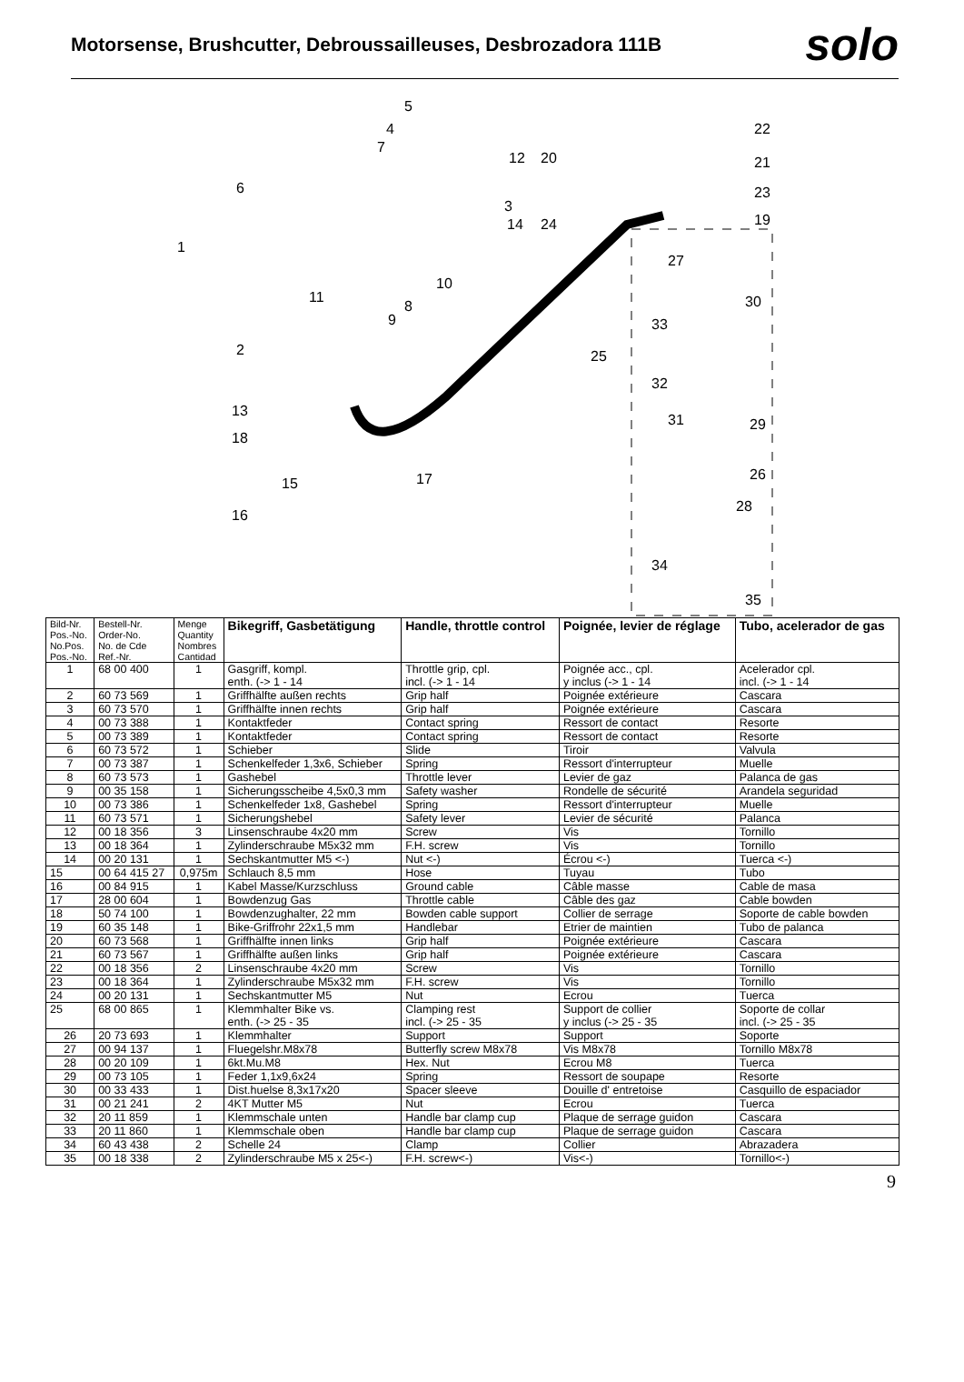Motorsense, Brushcutter, Debroussailleuses, Desbrozadora 111B
solo
1
2
3
4
5
6
7
8
9
10
11
12
13
14
15
16
17
18
19
20
21
22
23
24
25
26
27
28
29
30
31
32
33
34
35
| Bild-Nr. Pos.-No. No.Pos. Pos.-No. | Bestell-Nr. Order-No. No. de Cde Ref.-Nr. | Menge Quantity Nombres Cantidad | Bikegriff, Gasbetätigung | Handle, throttle control | Poignée, levier de réglage | Tubo, acelerador de gas |
| --- | --- | --- | --- | --- | --- | --- |
| 1 | 68 00 400 | 1 | Gasgriff, kompl. enth. (-> 1 - 14 | Throttle grip, cpl. incl. (-> 1 - 14 | Poignée acc., cpl. y inclus (-> 1 - 14 | Acelerador cpl. incl. (-> 1 - 14 |
| 2 | 60 73 569 | 1 | Griffhälfte außen rechts | Grip half | Poignée extérieure | Cascara |
| 3 | 60 73 570 | 1 | Griffhälfte innen rechts | Grip half | Poignée extérieure | Cascara |
| 4 | 00 73 388 | 1 | Kontaktfeder | Contact spring | Ressort de contact | Resorte |
| 5 | 00 73 389 | 1 | Kontaktfeder | Contact spring | Ressort de contact | Resorte |
| 6 | 60 73 572 | 1 | Schieber | Slide | Tiroir | Valvula |
| 7 | 00 73 387 | 1 | Schenkelfeder 1,3x6, Schieber | Spring | Ressort d'interrupteur | Muelle |
| 8 | 60 73 573 | 1 | Gashebel | Throttle lever | Levier de gaz | Palanca de gas |
| 9 | 00 35 158 | 1 | Sicherungsscheibe 4,5x0,3 mm | Safety washer | Rondelle de sécurité | Arandela seguridad |
| 10 | 00 73 386 | 1 | Schenkelfeder 1x8, Gashebel | Spring | Ressort d'interrupteur | Muelle |
| 11 | 60 73 571 | 1 | Sicherungshebel | Safety lever | Levier de sécurité | Palanca |
| 12 | 00 18 356 | 3 | Linsenschraube 4x20 mm | Screw | Vis | Tornillo |
| 13 | 00 18 364 | 1 | Zylinderschraube M5x32 mm | F.H. screw | Vis | Tornillo |
| 14 | 00 20 131 | 1 | Sechskantmutter M5 <-) | Nut <-) | Écrou <-) | Tuerca <-) |
| 15 | 00 64 415 27 | 0,975m | Schlauch 8,5 mm | Hose | Tuyau | Tubo |
| 16 | 00 84 915 | 1 | Kabel Masse/Kurzschluss | Ground cable | Câble masse | Cable de masa |
| 17 | 28 00 604 | 1 | Bowdenzug Gas | Throttle cable | Câble des gaz | Cable bowden |
| 18 | 50 74 100 | 1 | Bowdenzughalter, 22 mm | Bowden cable support | Collier de serrage | Soporte de cable bowden |
| 19 | 60 35 148 | 1 | Bike-Griffrohr 22x1,5 mm | Handlebar | Etrier de maintien | Tubo de palanca |
| 20 | 60 73 568 | 1 | Griffhälfte innen links | Grip half | Poignée extérieure | Cascara |
| 21 | 60 73 567 | 1 | Griffhälfte außen links | Grip half | Poignée extérieure | Cascara |
| 22 | 00 18 356 | 2 | Linsenschraube 4x20 mm | Screw | Vis | Tornillo |
| 23 | 00 18 364 | 1 | Zylinderschraube M5x32 mm | F.H. screw | Vis | Tornillo |
| 24 | 00 20 131 | 1 | Sechskantmutter M5 | Nut | Ecrou | Tuerca |
| 25 | 68 00 865 | 1 | Klemmhalter Bike vs. enth. (-> 25 - 35 | Clamping rest incl. (-> 25 - 35 | Support de collier y inclus (-> 25 - 35 | Soporte de collar incl. (-> 25 - 35 |
| 26 | 20 73 693 | 1 | Klemmhalter | Support | Support | Soporte |
| 27 | 00 94 137 | 1 | Fluegelshr.M8x78 | Butterfly screw M8x78 | Vis M8x78 | Tornillo M8x78 |
| 28 | 00 20 109 | 1 | 6kt.Mu.M8 | Hex. Nut | Ecrou M8 | Tuerca |
| 29 | 00 73 105 | 1 | Feder 1,1x9,6x24 | Spring | Ressort de soupape | Resorte |
| 30 | 00 33 433 | 1 | Dist.huelse 8,3x17x20 | Spacer sleeve | Douille d' entretoise | Casquillo de espaciador |
| 31 | 00 21 241 | 2 | 4KT Mutter M5 | Nut | Ecrou | Tuerca |
| 32 | 20 11 859 | 1 | Klemmschale unten | Handle bar clamp cup | Plaque de serrage guidon | Cascara |
| 33 | 20 11 860 | 1 | Klemmschale oben | Handle bar clamp cup | Plaque de serrage guidon | Cascara |
| 34 | 60 43 438 | 2 | Schelle 24 | Clamp | Collier | Abrazadera |
| 35 | 00 18 338 | 2 | Zylinderschraube M5 x 25<-) | F.H. screw<-) | Vis<-) | Tornillo<-) |
9